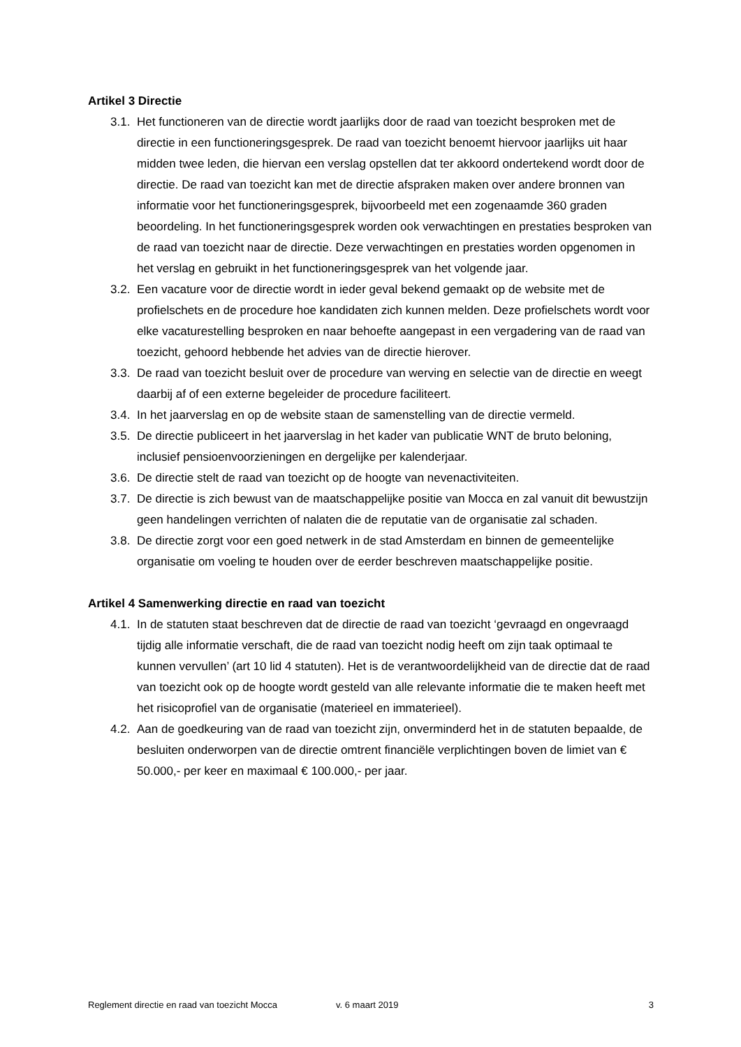Artikel 3 Directie
3.1. Het functioneren van de directie wordt jaarlijks door de raad van toezicht besproken met de directie in een functioneringsgesprek. De raad van toezicht benoemt hiervoor jaarlijks uit haar midden twee leden, die hiervan een verslag opstellen dat ter akkoord ondertekend wordt door de directie. De raad van toezicht kan met de directie afspraken maken over andere bronnen van informatie voor het functioneringsgesprek, bijvoorbeeld met een zogenaamde 360 graden beoordeling. In het functioneringsgesprek worden ook verwachtingen en prestaties besproken van de raad van toezicht naar de directie. Deze verwachtingen en prestaties worden opgenomen in het verslag en gebruikt in het functioneringsgesprek van het volgende jaar.
3.2. Een vacature voor de directie wordt in ieder geval bekend gemaakt op de website met de profielschets en de procedure hoe kandidaten zich kunnen melden. Deze profielschets wordt voor elke vacaturestelling besproken en naar behoefte aangepast in een vergadering van de raad van toezicht, gehoord hebbende het advies van de directie hierover.
3.3. De raad van toezicht besluit over de procedure van werving en selectie van de directie en weegt daarbij af of een externe begeleider de procedure faciliteert.
3.4. In het jaarverslag en op de website staan de samenstelling van de directie vermeld.
3.5. De directie publiceert in het jaarverslag in het kader van publicatie WNT de bruto beloning, inclusief pensioenvoorzieningen en dergelijke per kalenderjaar.
3.6. De directie stelt de raad van toezicht op de hoogte van nevenactiviteiten.
3.7. De directie is zich bewust van de maatschappelijke positie van Mocca en zal vanuit dit bewustzijn geen handelingen verrichten of nalaten die de reputatie van de organisatie zal schaden.
3.8. De directie zorgt voor een goed netwerk in de stad Amsterdam en binnen de gemeentelijke organisatie om voeling te houden over de eerder beschreven maatschappelijke positie.
Artikel 4 Samenwerking directie en raad van toezicht
4.1. In de statuten staat beschreven dat de directie de raad van toezicht ‘gevraagd en ongevraagd tijdig alle informatie verschaft, die de raad van toezicht nodig heeft om zijn taak optimaal te kunnen vervullen’ (art 10 lid 4 statuten). Het is de verantwoordelijkheid van de directie dat de raad van toezicht ook op de hoogte wordt gesteld van alle relevante informatie die te maken heeft met het risicoprofiel van de organisatie (materieel en immaterieel).
4.2. Aan de goedkeuring van de raad van toezicht zijn, onverminderd het in de statuten bepaalde, de besluiten onderworpen van de directie omtrent financiële verplichtingen boven de limiet van € 50.000,- per keer en maximaal € 100.000,- per jaar.
Reglement directie en raad van toezicht Mocca v. 6 maart 2019 3